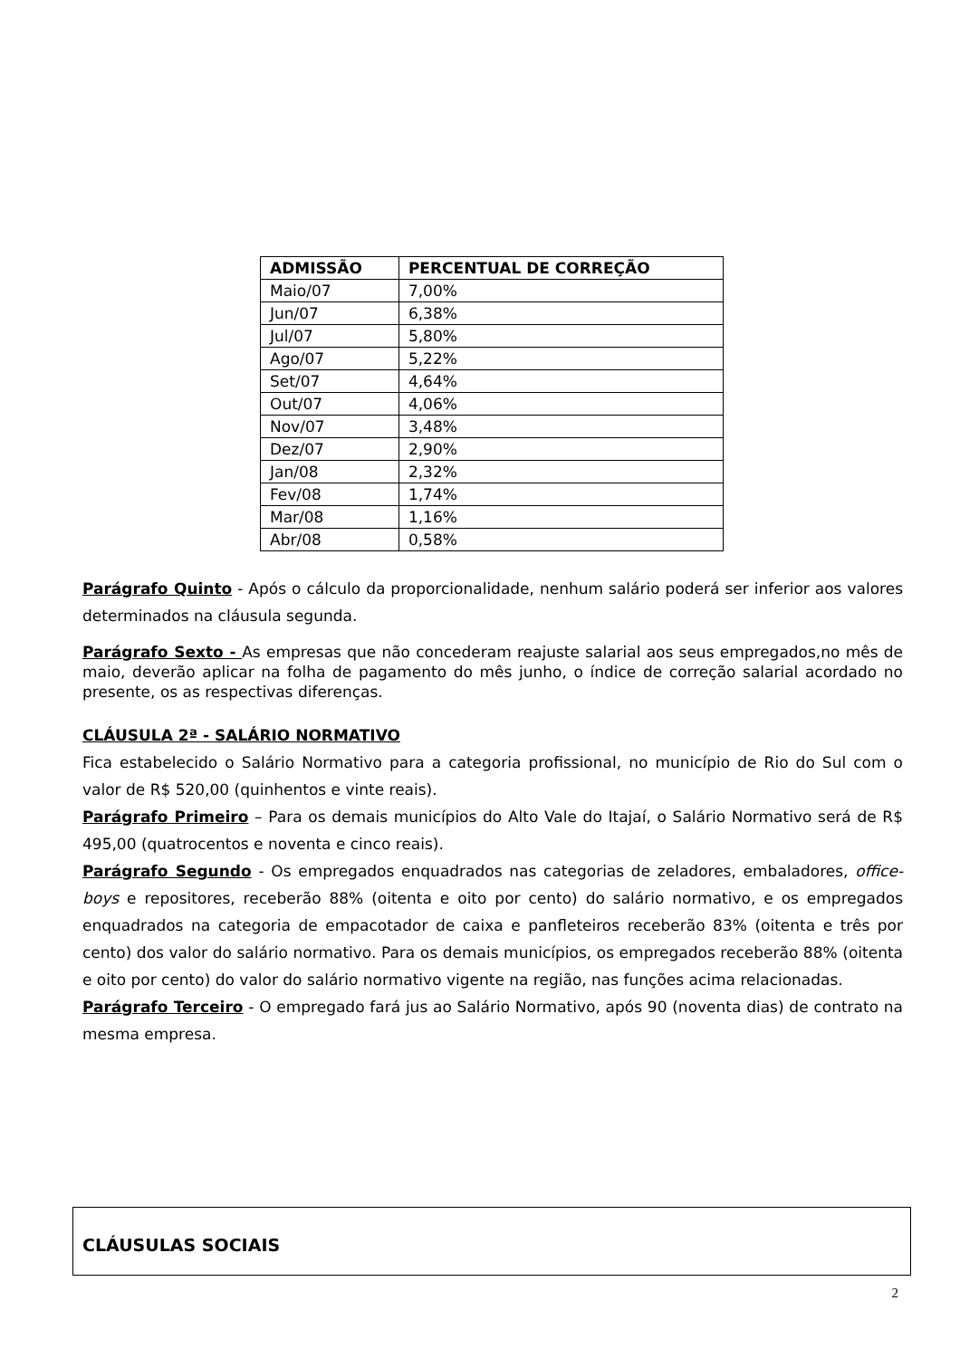| ADMISSÃO | PERCENTUAL DE CORREÇÃO |
| --- | --- |
| Maio/07 | 7,00% |
| Jun/07 | 6,38% |
| Jul/07 | 5,80% |
| Ago/07 | 5,22% |
| Set/07 | 4,64% |
| Out/07 | 4,06% |
| Nov/07 | 3,48% |
| Dez/07 | 2,90% |
| Jan/08 | 2,32% |
| Fev/08 | 1,74% |
| Mar/08 | 1,16% |
| Abr/08 | 0,58% |
Parágrafo Quinto - Após o cálculo da proporcionalidade, nenhum salário poderá ser inferior aos valores determinados na cláusula segunda.
Parágrafo Sexto - As empresas que não concederam reajuste salarial aos seus empregados,no mês de maio, deverão aplicar na folha de pagamento do mês junho, o índice de correção salarial acordado no presente, os as respectivas diferenças.
CLÁUSULA 2ª - SALÁRIO NORMATIVO
Fica estabelecido o Salário Normativo para a categoria profissional, no município de Rio do Sul com o valor de R$ 520,00 (quinhentos e vinte reais).
Parágrafo Primeiro – Para os demais municípios do Alto Vale do Itajaí, o Salário Normativo será de R$ 495,00 (quatrocentos e noventa e cinco reais).
Parágrafo Segundo - Os empregados enquadrados nas categorias de zeladores, embaladores, office-boys e repositores, receberão 88% (oitenta e oito por cento) do salário normativo, e os empregados enquadrados na categoria de empacotador de caixa e panfleteiros receberão 83% (oitenta e três por cento) dos valor do salário normativo. Para os demais municípios, os empregados receberão 88% (oitenta e oito por cento) do valor do salário normativo vigente na região, nas funções acima relacionadas.
Parágrafo Terceiro - O empregado fará jus ao Salário Normativo, após 90 (noventa dias) de contrato na mesma empresa.
CLÁUSULAS SOCIAIS
2